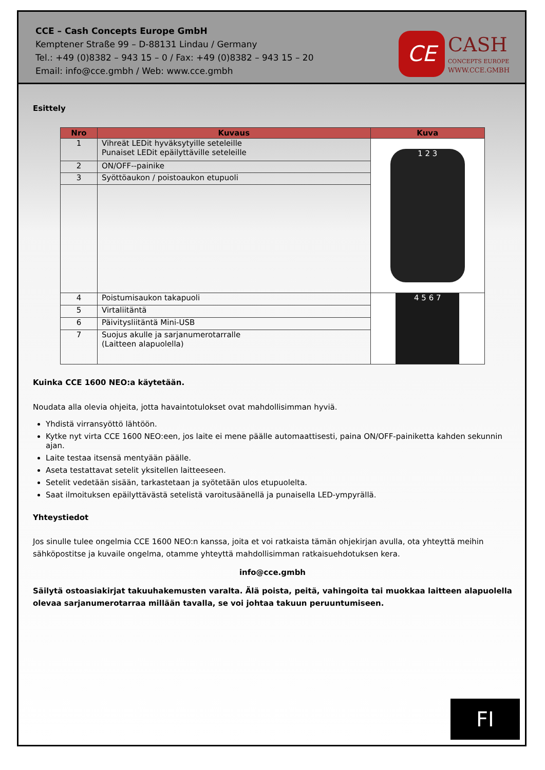CCE – Cash Concepts Europe GmbH
Kemptener Straße 99 – D-88131 Lindau / Germany
Tel.: +49 (0)8382 – 943 15 – 0 / Fax: +49 (0)8382 – 943 15 – 20
Email: info@cce.gmbh / Web: www.cce.gmbh
CE
CASH
CONCEPTS EUROPE
WWW.CCE.GMBH
Esittely
| Nro | Kuvaus | Kuva |
| --- | --- | --- |
| 1 | Vihreät LEDit hyväksytyille seteleille Punaiset LEDit epäilyttäville seteleille | 1 2 3 |
| 2 | ON/OFF--painike | |
| 3 | Syöttöaukon / poistoaukon etupuoli | |
| 4 | Poistumisaukon takapuoli | 4 5 6 7 |
| 5 | Virtaliitäntä | |
| 6 | Päivitysliitäntä Mini-USB | |
| 7 | Suojus akulle ja sarjanumerotarralle (Laitteen alapuolella) | |
Kuinka CCE 1600 NEO:a käytetään.
Noudata alla olevia ohjeita, jotta havaintotulokset ovat mahdollisimman hyviä.
Yhdistä virransyöttö lähtöön.
Kytke nyt virta CCE 1600 NEO:een, jos laite ei mene päälle automaattisesti, paina ON/OFF-painiketta kahden sekunnin ajan.
Laite testaa itsensä mentyään päälle.
Aseta testattavat setelit yksitellen laitteeseen.
Setelit vedetään sisään, tarkastetaan ja syötetään ulos etupuolelta.
Saat ilmoituksen epäilyttävästä setelistä varoitusäänellä ja punaisella LED-ympyrällä.
Yhteystiedot
Jos sinulle tulee ongelmia CCE 1600 NEO:n kanssa, joita et voi ratkaista tämän ohjekirjan avulla, ota yhteyttä meihin sähköpostitse ja kuvaile ongelma, otamme yhteyttä mahdollisimman ratkaisuehdotuksen kera.
info@cce.gmbh
Säilytä ostoasiakirjat takuuhakemusten varalta. Älä poista, peitä, vahingoita tai muokkaa laitteen alapuolella olevaa sarjanumerotarraa millään tavalla, se voi johtaa takuun peruuntumiseen.
FI